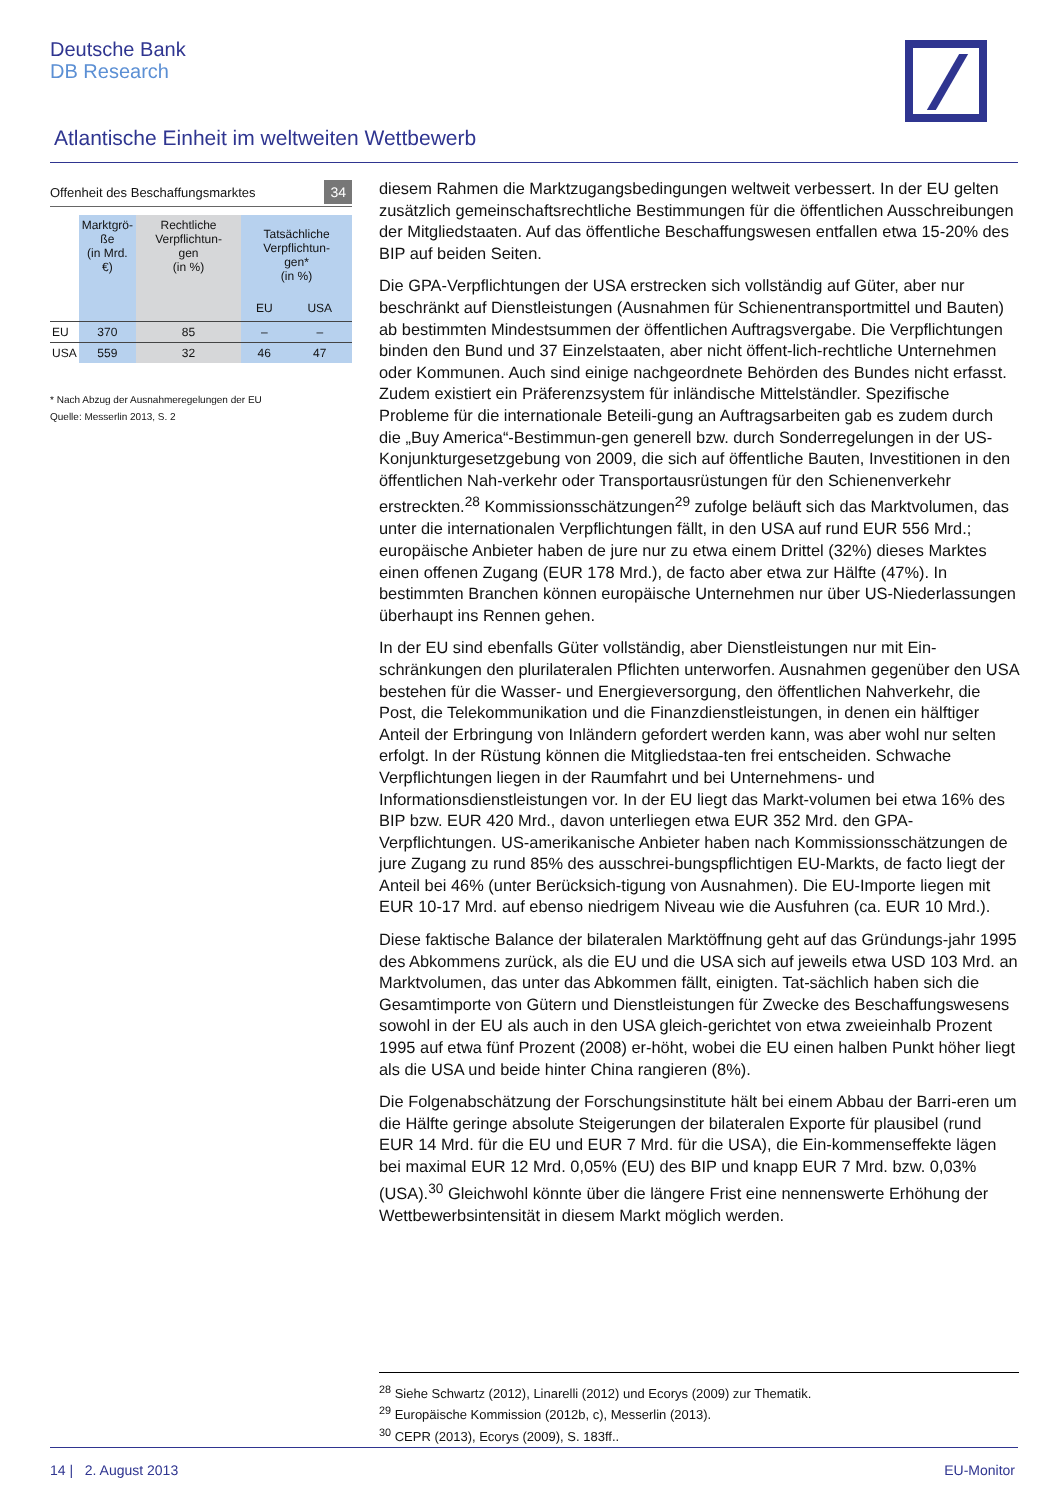Deutsche Bank
DB Research
Atlantische Einheit im weltweiten Wettbewerb
Offenheit des Beschaffungsmarktes 34
| | Marktgrö- ße (in Mrd. €) | Rechtliche Verpflichtun- gen (in %) | Tatsächliche Verpflichtun- gen* (in %) | |
| --- | --- | --- | --- | --- |
| | | | EU | USA |
| EU | 370 | 85 | – | – |
| USA | 559 | 32 | 46 | 47 |
* Nach Abzug der Ausnahmeregelungen der EU
Quelle: Messerlin 2013, S. 2
diesem Rahmen die Marktzugangsbedingungen weltweit verbessert. In der EU gelten zusätzlich gemeinschaftsrechtliche Bestimmungen für die öffentlichen Ausschreibungen der Mitgliedstaaten. Auf das öffentliche Beschaffungswesen entfallen etwa 15-20% des BIP auf beiden Seiten.
Die GPA-Verpflichtungen der USA erstrecken sich vollständig auf Güter, aber nur beschränkt auf Dienstleistungen (Ausnahmen für Schienentransportmittel und Bauten) ab bestimmten Mindestsummen der öffentlichen Auftragsvergabe. Die Verpflichtungen binden den Bund und 37 Einzelstaaten, aber nicht öffent-lich-rechtliche Unternehmen oder Kommunen. Auch sind einige nachgeordnete Behörden des Bundes nicht erfasst. Zudem existiert ein Präferenzsystem für inländische Mittelständler. Spezifische Probleme für die internationale Beteili-gung an Auftragsarbeiten gab es zudem durch die „Buy America“-Bestimmun-gen generell bzw. durch Sonderregelungen in der US-Konjunkturgesetzgebung von 2009, die sich auf öffentliche Bauten, Investitionen in den öffentlichen Nah-verkehr oder Transportausrüstungen für den Schienenverkehr erstreckten.<sup>28</sup> Kommissionsschätzungen<sup>29</sup> zufolge beläuft sich das Marktvolumen, das unter die internationalen Verpflichtungen fällt, in den USA auf rund EUR 556 Mrd.; europäische Anbieter haben de jure nur zu etwa einem Drittel (32%) dieses Marktes einen offenen Zugang (EUR 178 Mrd.), de facto aber etwa zur Hälfte (47%). In bestimmten Branchen können europäische Unternehmen nur über US-Niederlassungen überhaupt ins Rennen gehen.
In der EU sind ebenfalls Güter vollständig, aber Dienstleistungen nur mit Ein-schränkungen den plurilateralen Pflichten unterworfen. Ausnahmen gegenüber den USA bestehen für die Wasser- und Energieversorgung, den öffentlichen Nahverkehr, die Post, die Telekommunikation und die Finanzdienstleistungen, in denen ein hälftiger Anteil der Erbringung von Inländern gefordert werden kann, was aber wohl nur selten erfolgt. In der Rüstung können die Mitgliedstaa-ten frei entscheiden. Schwache Verpflichtungen liegen in der Raumfahrt und bei Unternehmens- und Informationsdienstleistungen vor. In der EU liegt das Markt-volumen bei etwa 16% des BIP bzw. EUR 420 Mrd., davon unterliegen etwa EUR 352 Mrd. den GPA-Verpflichtungen. US-amerikanische Anbieter haben nach Kommissionsschätzungen de jure Zugang zu rund 85% des ausschrei-bungspflichtigen EU-Markts, de facto liegt der Anteil bei 46% (unter Berücksich-tigung von Ausnahmen). Die EU-Importe liegen mit EUR 10-17 Mrd. auf ebenso niedrigem Niveau wie die Ausfuhren (ca. EUR 10 Mrd.).
Diese faktische Balance der bilateralen Marktöffnung geht auf das Gründungs-jahr 1995 des Abkommens zurück, als die EU und die USA sich auf jeweils etwa USD 103 Mrd. an Marktvolumen, das unter das Abkommen fällt, einigten. Tat-sächlich haben sich die Gesamtimporte von Gütern und Dienstleistungen für Zwecke des Beschaffungswesens sowohl in der EU als auch in den USA gleich-gerichtet von etwa zweieinhalb Prozent 1995 auf etwa fünf Prozent (2008) er-höht, wobei die EU einen halben Punkt höher liegt als die USA und beide hinter China rangieren (8%).
Die Folgenabschätzung der Forschungsinstitute hält bei einem Abbau der Barri-eren um die Hälfte geringe absolute Steigerungen der bilateralen Exporte für plausibel (rund EUR 14 Mrd. für die EU und EUR 7 Mrd. für die USA), die Ein-kommenseffekte lägen bei maximal EUR 12 Mrd. 0,05% (EU) des BIP und knapp EUR 7 Mrd. bzw. 0,03% (USA).<sup>30</sup> Gleichwohl könnte über die längere Frist eine nennenswerte Erhöhung der Wettbewerbsintensität in diesem Markt möglich werden.
<sup>28</sup> Siehe Schwartz (2012), Linarelli (2012) und Ecorys (2009) zur Thematik.
<sup>29</sup> Europäische Kommission (2012b, c), Messerlin (2013).
<sup>30</sup> CEPR (2013), Ecorys (2009), S. 183ff..
14 | 2. August 2013 EU-Monitor